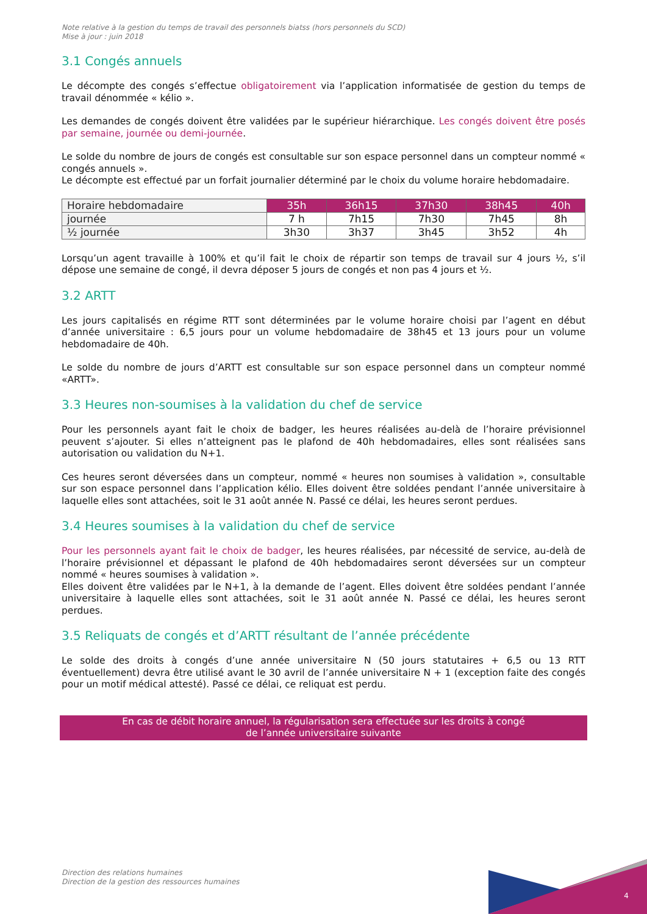Note relative à la gestion du temps de travail des personnels biatss (hors personnels du SCD)
Mise à jour : juin 2018
3.1 Congés annuels
Le décompte des congés s’effectue obligatoirement via l’application informatisée de gestion du temps de travail dénommée « kélio ».
Les demandes de congés doivent être validées par le supérieur hiérarchique. Les congés doivent être posés par semaine, journée ou demi-journée.
Le solde du nombre de jours de congés est consultable sur son espace personnel dans un compteur nommé « congés annuels ».
Le décompte est effectué par un forfait journalier déterminé par le choix du volume horaire hebdomadaire.
| Horaire hebdomadaire | 35h | 36h15 | 37h30 | 38h45 | 40h |
| --- | --- | --- | --- | --- | --- |
| journée | 7 h | 7h15 | 7h30 | 7h45 | 8h |
| ½ journée | 3h30 | 3h37 | 3h45 | 3h52 | 4h |
Lorsqu’un agent travaille à 100% et qu’il fait le choix de répartir son temps de travail sur 4 jours ½, s’il dépose une semaine de congé, il devra déposer 5 jours de congés et non pas 4 jours et ½.
3.2 ARTT
Les jours capitalisés en régime RTT sont déterminées par le volume horaire choisi par l’agent en début d’année universitaire : 6,5 jours pour un volume hebdomadaire de 38h45 et 13 jours pour un volume hebdomadaire de 40h.
Le solde du nombre de jours d’ARTT est consultable sur son espace personnel dans un compteur nommé «ARTT».
3.3 Heures non-soumises à la validation du chef de service
Pour les personnels ayant fait le choix de badger, les heures réalisées au-delà de l’horaire prévisionnel peuvent s’ajouter. Si elles n’atteignent pas le plafond de 40h hebdomadaires, elles sont réalisées sans autorisation ou validation du N+1.
Ces heures seront déversées dans un compteur, nommé « heures non soumises à validation », consultable sur son espace personnel dans l’application kélio. Elles doivent être soldées pendant l’année universitaire à laquelle elles sont attachées, soit le 31 août année N. Passé ce délai, les heures seront perdues.
3.4 Heures soumises à la validation du chef de service
Pour les personnels ayant fait le choix de badger, les heures réalisées, par nécessité de service, au-delà de l’horaire prévisionnel et dépassant le plafond de 40h hebdomadaires seront déversées sur un compteur nommé « heures soumises à validation ».
Elles doivent être validées par le N+1, à la demande de l’agent. Elles doivent être soldées pendant l’année universitaire à laquelle elles sont attachées, soit le 31 août année N. Passé ce délai, les heures seront perdues.
3.5 Reliquats de congés et d’ARTT résultant de l’année précédente
Le solde des droits à congés d’une année universitaire N (50 jours statutaires + 6,5 ou 13 RTT éventuellement) devra être utilisé avant le 30 avril de l’année universitaire N + 1 (exception faite des congés pour un motif médical attesté). Passé ce délai, ce reliquat est perdu.
En cas de débit horaire annuel, la régularisation sera effectuée sur les droits à congé
de l’année universitaire suivante
Direction des relations humaines
Direction de la gestion des ressources humaines
4